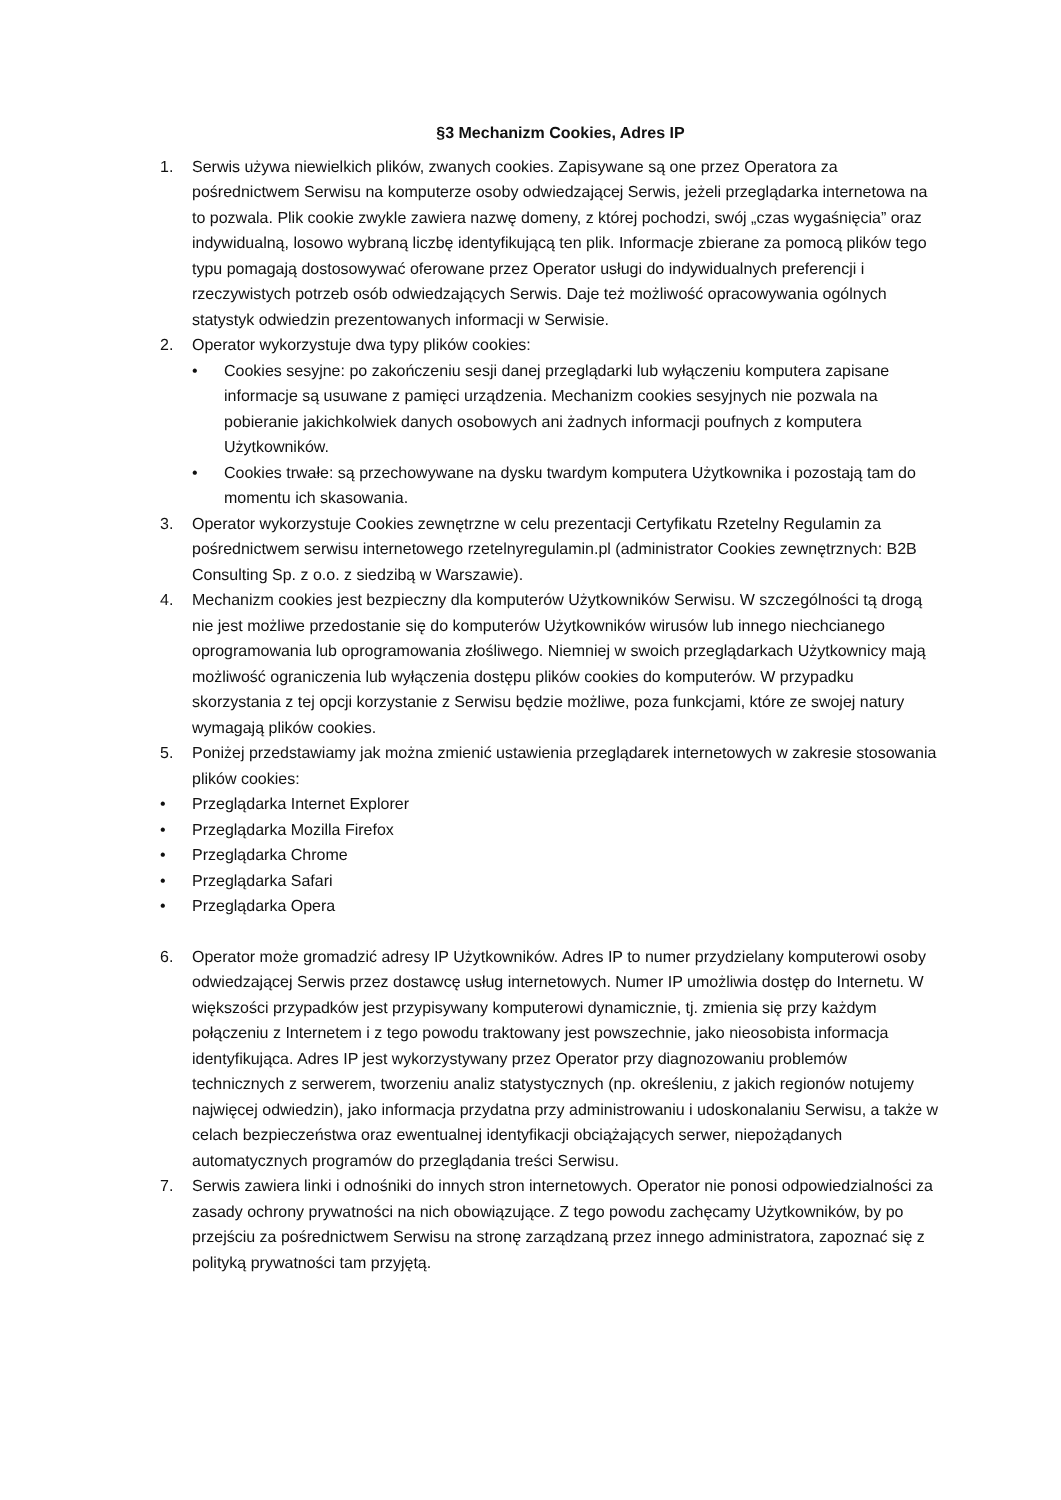§3 Mechanizm Cookies, Adres IP
1. Serwis używa niewielkich plików, zwanych cookies. Zapisywane są one przez Operatora za pośrednictwem Serwisu na komputerze osoby odwiedzającej Serwis, jeżeli przeglądarka internetowa na to pozwala. Plik cookie zwykle zawiera nazwę domeny, z której pochodzi, swój „czas wygaśnięcia” oraz indywidualną, losowo wybraną liczbę identyfikującą ten plik. Informacje zbierane za pomocą plików tego typu pomagają dostosowywać oferowane przez Operator usługi do indywidualnych preferencji i rzeczywistych potrzeb osób odwiedzających Serwis. Daje też możliwość opracowywania ogólnych statystyk odwiedzin prezentowanych informacji w Serwisie.
2. Operator wykorzystuje dwa typy plików cookies:
• Cookies sesyjne: po zakończeniu sesji danej przeglądarki lub wyłączeniu komputera zapisane informacje są usuwane z pamięci urządzenia. Mechanizm cookies sesyjnych nie pozwala na pobieranie jakichkolwiek danych osobowych ani żadnych informacji poufnych z komputera Użytkowników.
• Cookies trwałe: są przechowywane na dysku twardym komputera Użytkownika i pozostają tam do momentu ich skasowania.
3. Operator wykorzystuje Cookies zewnętrzne w celu prezentacji Certyfikatu Rzetelny Regulamin za pośrednictwem serwisu internetowego rzetelnyregulamin.pl (administrator Cookies zewnętrznych: B2B Consulting Sp. z o.o. z siedzibą w Warszawie).
4. Mechanizm cookies jest bezpieczny dla komputerów Użytkowników Serwisu. W szczególności tą drogą nie jest możliwe przedostanie się do komputerów Użytkowników wirusów lub innego niechcianego oprogramowania lub oprogramowania złośliwego. Niemniej w swoich przeglądarkach Użytkownicy mają możliwość ograniczenia lub wyłączenia dostępu plików cookies do komputerów. W przypadku skorzystania z tej opcji korzystanie z Serwisu będzie możliwe, poza funkcjami, które ze swojej natury wymagają plików cookies.
5. Poniżej przedstawiamy jak można zmienić ustawienia przeglądarek internetowych w zakresie stosowania plików cookies:
• Przeglądarka Internet Explorer
• Przeglądarka Mozilla Firefox
• Przeglądarka Chrome
• Przeglądarka Safari
• Przeglądarka Opera
6. Operator może gromadzić adresy IP Użytkowników. Adres IP to numer przydzielany komputerowi osoby odwiedzającej Serwis przez dostawcę usług internetowych. Numer IP umożliwia dostęp do Internetu. W większości przypadków jest przypisywany komputerowi dynamicznie, tj. zmienia się przy każdym połączeniu z Internetem i z tego powodu traktowany jest powszechnie, jako nieosobista informacja identyfikująca. Adres IP jest wykorzystywany przez Operator przy diagnozowaniu problemów technicznych z serwerem, tworzeniu analiz statystycznych (np. określeniu, z jakich regionów notujemy najwięcej odwiedzin), jako informacja przydatna przy administrowaniu i udoskonalaniu Serwisu, a także w celach bezpieczeństwa oraz ewentualnej identyfikacji obciążających serwer, niepożądanych automatycznych programów do przeglądania treści Serwisu.
7. Serwis zawiera linki i odnośniki do innych stron internetowych. Operator nie ponosi odpowiedzialności za zasady ochrony prywatności na nich obowiązujące. Z tego powodu zachęcamy Użytkowników, by po przejściu za pośrednictwem Serwisu na stronę zarządzaną przez innego administratora, zapoznać się z polityką prywatności tam przyjętą.